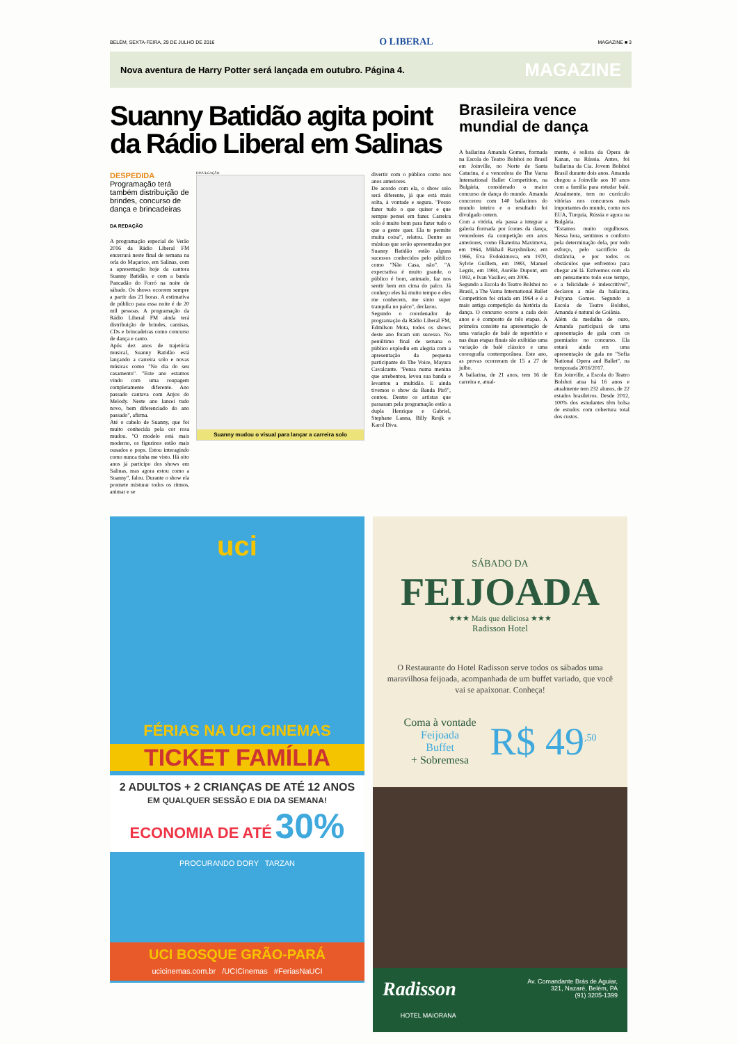BELÉM, SEXTA-FEIRA, 29 DE JULHO DE 2016 O LIBERAL MAGAZINE ■ 3
Nova aventura de Harry Potter será lançada em outubro. Página 4. MAGAZINE
Suanny Batidão agita point da Rádio Liberal em Salinas
DESPEDIDA
Programação terá também distribuição de brindes, concurso de dança e brincadeiras
DA REDAÇÃO
A programação especial do Verão 2016 da Rádio Liberal FM encerrará neste final de semana na orla do Maçarico, em Salinas, com a apresentação hoje da cantora Suanny Batidão, e com a banda Pancadão do Forró na noite de sábado. Os shows ocorrem sempre a partir das 21 horas. A estimativa de público para essa noite é de 20 mil pessoas. A programação da Rádio Liberal FM ainda terá distribuição de brindes, camisas, CDs e brincadeiras como concurso de dança e canto.
Após dez anos de trajetória musical, Suanny Batidão está lançando a carreira solo e novas músicas como "No dia do seu casamento". "Este ano estamos vindo com uma roupagem completamente diferente. Ano passado cantava com Anjos do Melody. Neste ano lancei tudo novo, bem diferenciado do ano passado", afirma.
Até o cabelo de Suanny, que foi muito conhecida pela cor rosa mudou. "O modelo está mais moderno, os figurinos estão mais ousados e pops. Estou interagindo como nunca tinha me visto. Há oito anos já participo dos shows em Salinas, mas agora estou como a Suanny", falou. Durante o show ela promete misturar todos os ritmos, animar e se
DIVULGAÇÃO
Suanny mudou o visual para lançar a carreira solo
divertir com o público como nos anos anteriores.
De acordo com ela, o show solo será diferente, já que está mais solta, à vontade e segura. "Posso fazer tudo o que quiser e que sempre pensei em fazer. Carreira solo é muito bom para fazer tudo o que a gente quer. Ela te permite muita coisa", relatou. Dentre as músicas que serão apresentadas por Suanny Batidão estão alguns sucessos conhecidos pelo público como "Não Casa, não". "A expectativa é muito grande, o público é bom, animado, faz nos sentir bem em cima do palco. Já conheço eles há muito tempo e eles me conhecem, me sinto super tranquila no palco", declarou.
Segundo o coordenador de programação da Rádio Liberal FM, Edmilson Mota, todos os shows deste ano foram um sucesso. No penúltimo final de semana o público explodiu em alegria com a apresentação da pequena participante do The Voice, Mayara Cavalcante. "Pensa numa menina que arrebentou, levou sua banda e levantou a multidão. E ainda tivemos o show da Banda Pirô", contou. Dentre os artistas que passaram pela programação estão a dupla Henrique e Gabriel, Stephane Lanna, Billy Resjk e Karol Diva.
Brasileira vence mundial de dança
A bailarina Amanda Gomes, formada na Escola do Teatro Bolshoi no Brasil em Joinville, no Norte de Santa Catarina, é a vencedora do The Varna International Ballet Competition, na Bulgária, considerado o maior concurso de dança do mundo. Amanda concorreu com 140 bailarinos do mundo inteiro e o resultado foi divulgado ontem.
Com a vitória, ela passa a integrar a galeria formada por ícones da dança, vencedores da competição em anos anteriores, como Ekaterina Maximova, em 1964, Mikhail Baryshnikov, em 1966, Eva Evdokimova, em 1970, Sylvie Guillem, em 1983, Manuel Legris, em 1984, Aurélie Dupont, em 1992, e Ivan Vasiliev, em 2006.
Segundo a Escola do Teatro Bolshoi no Brasil, a The Varna International Ballet Competition foi criada em 1964 e é a mais antiga competição da história da dança. O concurso ocorre a cada dois anos e é composto de três etapas. A primeira consiste na apresentação de uma variação de balé de repertório e nas duas etapas finais são exibidas uma variação de balé clássico e uma coreografia contemporânea. Este ano, as provas ocorreram de 15 a 27 de julho.
A bailarina, de 21 anos, tem 16 de carreira e, atual-
mente, é solista da Ópera de Kazan, na Rússia. Antes, foi bailarina da Cia. Jovem Bolshoi Brasil durante dois anos. Amanda chegou a Joinville aos 10 anos com a família para estudar balé. Atualmente, tem no currículo vitórias nos concursos mais importantes do mundo, como nos EUA, Turquia, Rússia e agora na Bulgária.
"Estamos muito orgulhosos. Nessa hora, sentimos o conforto pela determinação dela, por todo esforço, pelo sacrifício da distância, e por todos os obstáculos que enfrentou para chegar até lá. Estivemos com ela em pensamento todo esse tempo, e a felicidade é indescritível", declarou a mãe da bailarina, Polyana Gomes. Segundo a Escola de Teatro Bolshoi, Amanda é natural de Goiânia.
Além da medalha de ouro, Amanda participará de uma apresentação de gala com os premiados no concurso. Ela estará ainda em uma apresentação de gala no "Sofia National Opera and Ballet", na temporada 2016/2017.
Em Joinville, a Escola do Teatro Bolshoi atua há 16 anos e atualmente tem 232 alunos, de 22 estados brasileiros. Desde 2012, 100% dos estudantes têm bolsa de estudos com cobertura total dos custos.
uci
FÉRIAS NA UCI CINEMAS
TICKET FAMÍLIA
2 ADULTOS + 2 CRIANÇAS DE ATÉ 12 ANOS
EM QUALQUER SESSÃO E DIA DA SEMANA!
ECONOMIA DE ATÉ 30%
PROCURANDO DORY TARZAN
UCI BOSQUE GRÃO-PARÁ
ucicinemas.com.br /UCICinemas #FeriasNaUCI
SÁBADO DA
FEIJOADA
★★★ Mais que deliciosa ★★★
Radisson Hotel
O Restaurante do Hotel Radisson serve todos os sábados uma maravilhosa feijoada, acompanhada de um buffet variado, que você vai se apaixonar. Conheça!
Coma à vontade
Feijoada
Buffet
+ Sobremesa
R$ 49<sup>,50</sup>
Radisson
HOTEL MAIORANA Av. Comandante Brás de Aguiar,
321, Nazaré, Belém, PA
(91) 3205-1399